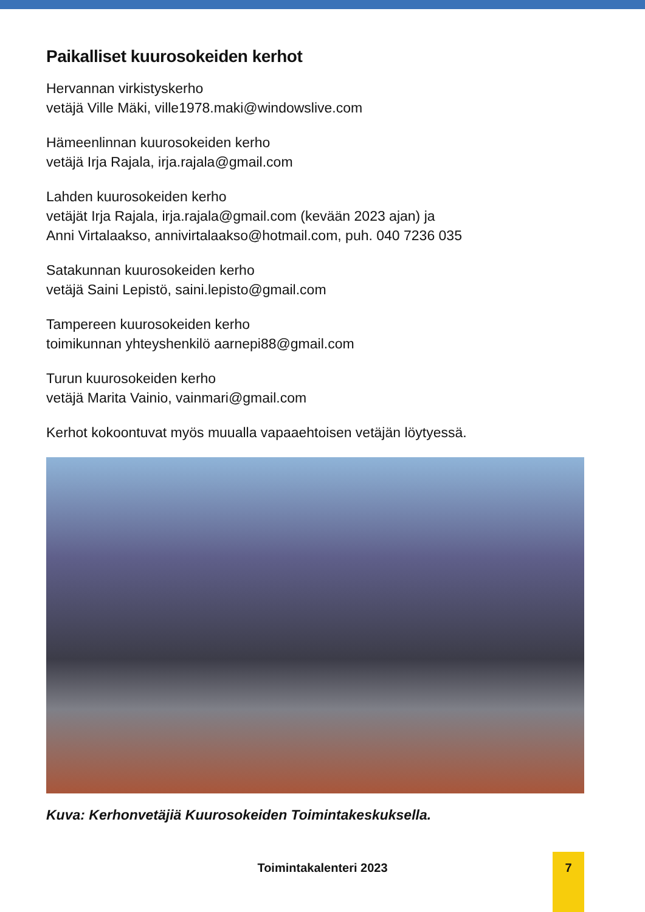Paikalliset kuurosokeiden kerhot
Hervannan virkistyskerho
vetäjä Ville Mäki, ville1978.maki@windowslive.com
Hämeenlinnan kuurosokeiden kerho
vetäjä Irja Rajala, irja.rajala@gmail.com
Lahden kuurosokeiden kerho
vetäjät Irja Rajala, irja.rajala@gmail.com (kevään 2023 ajan) ja
Anni Virtalaakso, annivirtalaakso@hotmail.com, puh. 040 7236 035
Satakunnan kuurosokeiden kerho
vetäjä Saini Lepistö, saini.lepisto@gmail.com
Tampereen kuurosokeiden kerho
toimikunnan yhteyshenkilö aarnepi88@gmail.com
Turun kuurosokeiden kerho
vetäjä Marita Vainio, vainmari@gmail.com
Kerhot kokoontuvat myös muualla vapaaehtoisen vetäjän löytyessä.
Kuva: Kerhonvetäjiä Kuurosokeiden Toimintakeskuksella.
Toimintakalenteri 2023
7